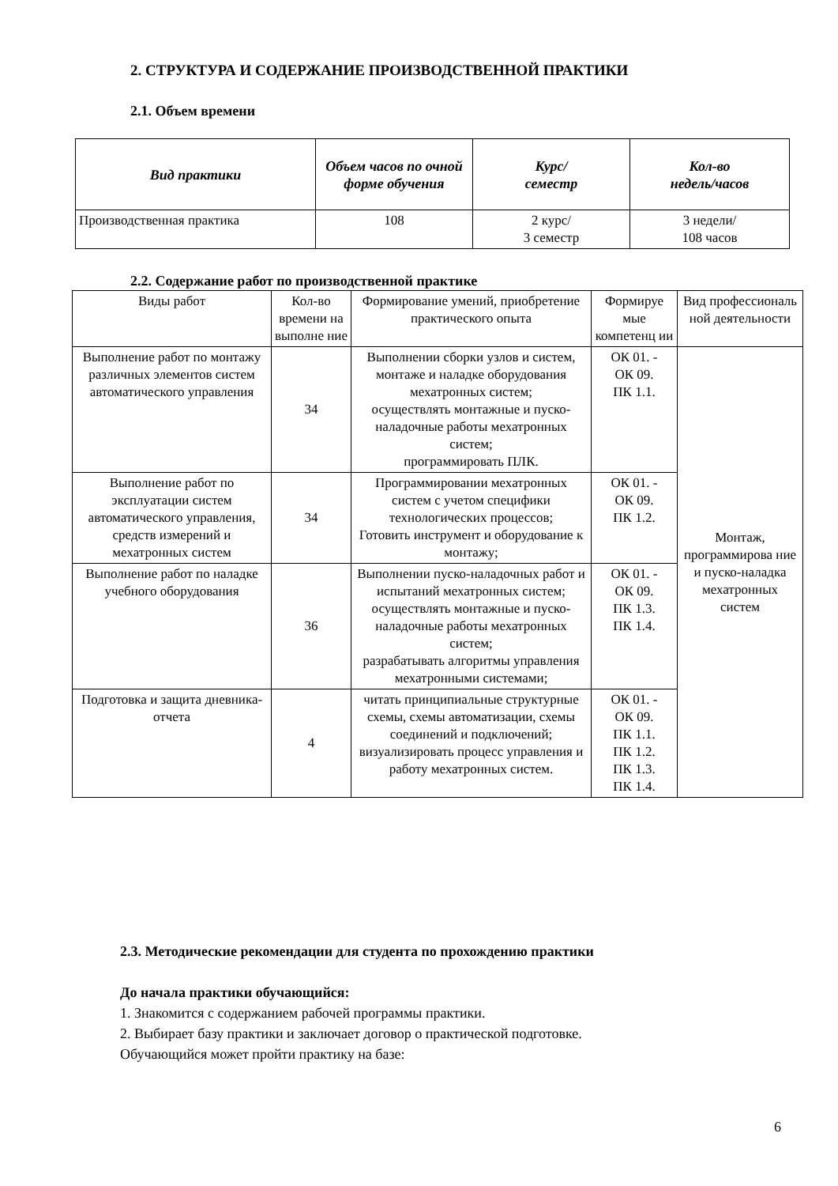2. СТРУКТУРА И СОДЕРЖАНИЕ ПРОИЗВОДСТВЕННОЙ ПРАКТИКИ
2.1. Объем времени
| Вид практики | Объем часов по очной форме обучения | Курс/ семестр | Кол-во недель/часов |
| --- | --- | --- | --- |
| Производственная практика | 108 | 2 курс/ 3 семестр | 3 недели/ 108 часов |
2.2. Содержание работ по производственной практике
| Виды работ | Кол-во времени на выполне ние | Формирование умений, приобретение практического опыта | Формируе мые компетенц ии | Вид профессиональ ной деятельности |
| Выполнение работ по монтажу различных элементов систем автоматического управления | 34 | Выполнении сборки узлов и систем, монтаже и наладке оборудования мехатронных систем; осуществлять монтажные и пуско-наладочные работы мехатронных систем; программировать ПЛК. | ОК 01. - ОК 09. ПК 1.1. | Монтаж, программирова ние и пуско-наладка мехатронных систем |
| Выполнение работ по эксплуатации систем автоматического управления, средств измерений и мехатронных систем | 34 | Программировании мехатронных систем с учетом специфики технологических процессов; Готовить инструмент и оборудование к монтажу; | ОК 01. - ОК 09. ПК 1.2. | |
| Выполнение работ по наладке учебного оборудования | 36 | Выполнении пуско-наладочных работ и испытаний мехатронных систем; осуществлять монтажные и пуско-наладочные работы мехатронных систем; разрабатывать алгоритмы управления мехатронными системами; | ОК 01. - ОК 09. ПК 1.3. ПК 1.4. | |
| Подготовка и защита дневника-отчета | 4 | читать принципиальные структурные схемы, схемы автоматизации, схемы соединений и подключений; визуализировать процесс управления и работу мехатронных систем. | ОК 01. - ОК 09. ПК 1.1. ПК 1.2. ПК 1.3. ПК 1.4. | |
2.3. Методические рекомендации для студента по прохождению практики
До начала практики обучающийся:
1. Знакомится с содержанием рабочей программы практики.
2. Выбирает базу практики и заключает договор о практической подготовке.
Обучающийся может пройти практику на базе:
6